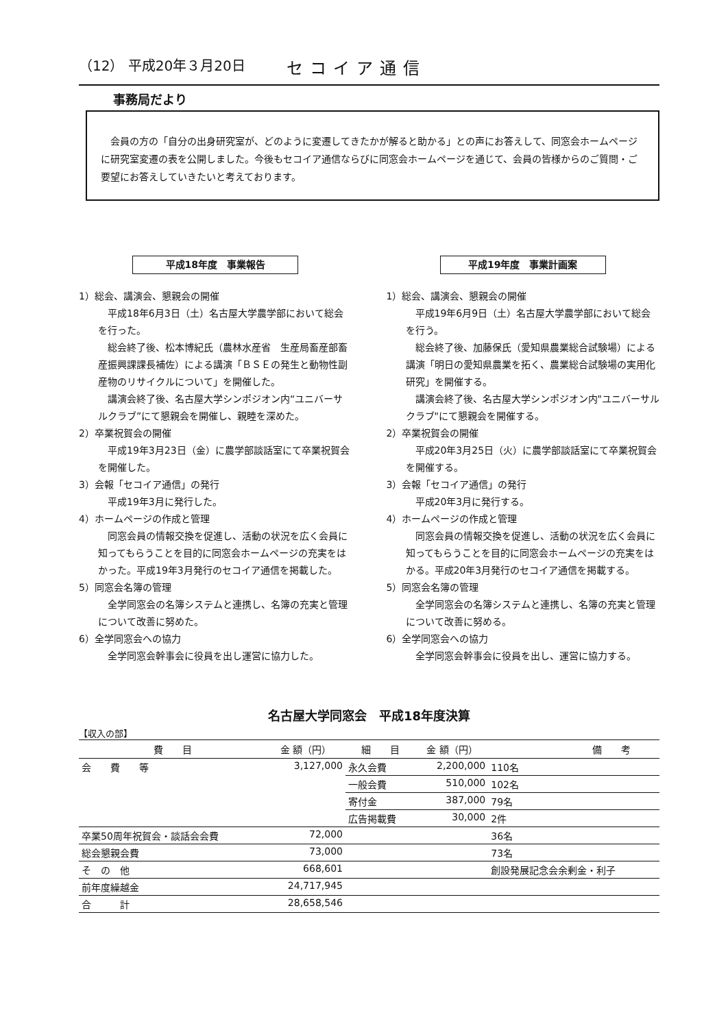（12） 平成20年３月20日 セコイア通信
事務局だより
　会員の方の「自分の出身研究室が、どのように変遷してきたかが解ると助かる」との声にお答えして、同窓会ホームページに研究室変遷の表を公開しました。今後もセコイア通信ならびに同窓会ホームページを通じて、会員の皆様からのご質問・ご要望にお答えしていきたいと考えております。
平成18年度　事業報告
1）総会、講演会、懇親会の開催
　平成18年6月3日（土）名古屋大学農学部において総会を行った。
　総会終了後、松本博紀氏（農林水産省　生産局畜産部畜産振興課課長補佐）による講演「ＢＳＥの発生と動物性副産物のリサイクルについて」を開催した。
　講演会終了後、名古屋大学シンポジオン内“ユニバーサルクラブ”にて懇親会を開催し、親睦を深めた。
2）卒業祝賀会の開催
　平成19年3月23日（金）に農学部談話室にて卒業祝賀会を開催した。
3）会報「セコイア通信」の発行
　平成19年3月に発行した。
4）ホームページの作成と管理
　同窓会員の情報交換を促進し、活動の状況を広く会員に知ってもらうことを目的に同窓会ホームページの充実をはかった。平成19年3月発行のセコイア通信を掲載した。
5）同窓会名簿の管理
　全学同窓会の名簿システムと連携し、名簿の充実と管理について改善に努めた。
6）全学同窓会への協力
　全学同窓会幹事会に役員を出し運営に協力した。
平成19年度　事業計画案
1）総会、講演会、懇親会の開催
　平成19年6月9日（土）名古屋大学農学部において総会を行う。
　総会終了後、加藤保氏（愛知県農業総合試験場）による講演「明日の愛知県農業を拓く、農業総合試験場の実用化研究」を開催する。
　講演会終了後、名古屋大学シンポジオン内"ユニバーサルクラブ"にて懇親会を開催する。
2）卒業祝賀会の開催
　平成20年3月25日（火）に農学部談話室にて卒業祝賀会を開催する。
3）会報「セコイア通信」の発行
　平成20年3月に発行する。
4）ホームページの作成と管理
　同窓会員の情報交換を促進し、活動の状況を広く会員に知ってもらうことを目的に同窓会ホームページの充実をはかる。平成20年3月発行のセコイア通信を掲載する。
5）同窓会名簿の管理
　全学同窓会の名簿システムと連携し、名簿の充実と管理について改善に努める。
6）全学同窓会への協力
　全学同窓会幹事会に役員を出し、運営に協力する。
名古屋大学同窓会　平成18年度決算
【収入の部】
| 費 目 | 金 額（円） | 細 目 | 金 額（円） | | 備 考 |
| --- | --- | --- | --- | --- | --- |
| 会 費 等 | 3,127,000 | 永久会費 | 2,200,000 | 110名 | |
| | | 一般会費 | 510,000 | 102名 | |
| | | 寄付金 | 387,000 | 79名 | |
| | | 広告掲載費 | 30,000 | 2件 | |
| 卒業50周年祝賀会・談話会会費 | 72,000 | | | 36名 | |
| 総会懇親会費 | 73,000 | | | 73名 | |
| そ の 他 | 668,601 | | | 創設発展記念会余剰金・利子 | |
| 前年度繰越金 | 24,717,945 | | | | |
| 合 計 | 28,658,546 | | | | |